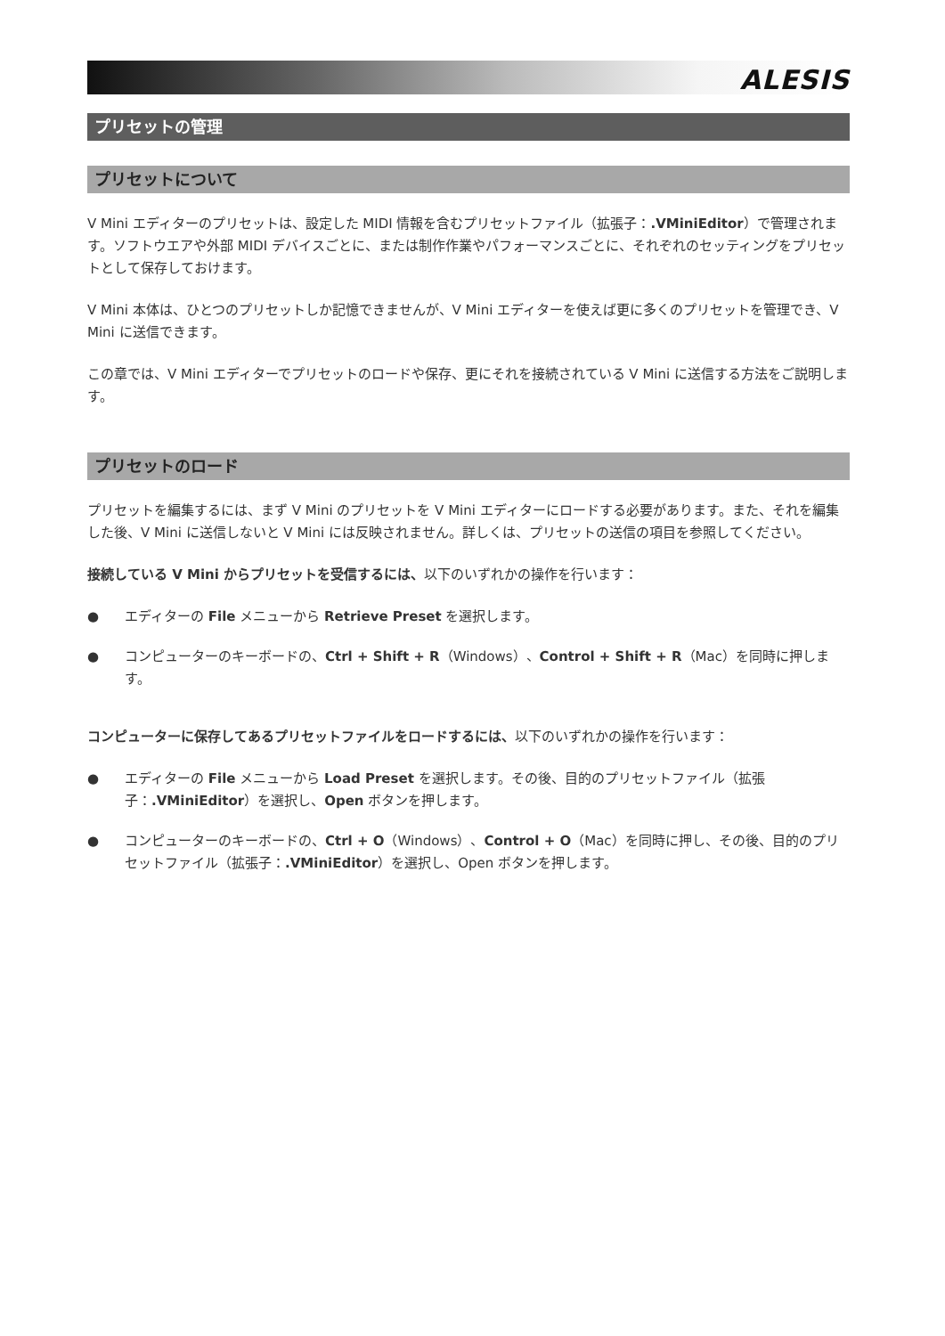ALESIS
プリセットの管理
プリセットについて
V Mini エディターのプリセットは、設定した MIDI 情報を含むプリセットファイル（拡張子：.VMiniEditor）で管理されます。ソフトウエアや外部 MIDI デバイスごとに、または制作作業やパフォーマンスごとに、それぞれのセッティングをプリセットとして保存しておけます。
V Mini 本体は、ひとつのプリセットしか記憶できませんが、V Mini エディターを使えば更に多くのプリセットを管理でき、V Mini に送信できます。
この章では、V Mini エディターでプリセットのロードや保存、更にそれを接続されている V Mini に送信する方法をご説明します。
プリセットのロード
プリセットを編集するには、まず V Mini のプリセットを V Mini エディターにロードする必要があります。また、それを編集した後、V Mini に送信しないと V Mini には反映されません。詳しくは、プリセットの送信の項目を参照してください。
接続している V Mini からプリセットを受信するには、以下のいずれかの操作を行います：
● エディターの File メニューから Retrieve Preset を選択します。
● コンピューターのキーボードの、Ctrl + Shift + R（Windows）、Control + Shift + R（Mac）を同時に押します。
コンピューターに保存してあるプリセットファイルをロードするには、以下のいずれかの操作を行います：
● エディターの File メニューから Load Preset を選択します。その後、目的のプリセットファイル（拡張子：.VMiniEditor）を選択し、Open ボタンを押します。
● コンピューターのキーボードの、Ctrl + O（Windows）、Control + O（Mac）を同時に押し、その後、目的のプリセットファイル（拡張子：.VMiniEditor）を選択し、Open ボタンを押します。